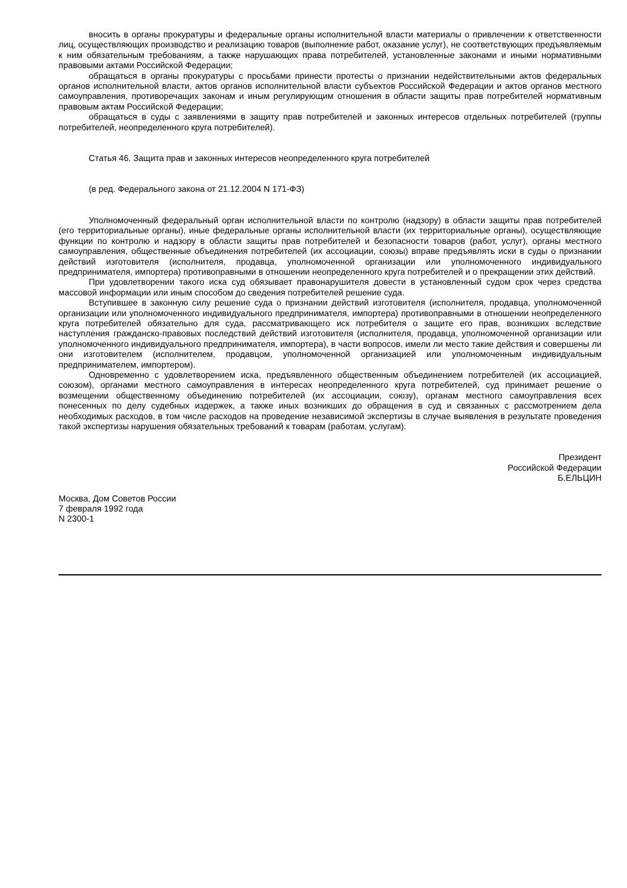вносить в органы прокуратуры и федеральные органы исполнительной власти материалы о привлечении к ответственности лиц, осуществляющих производство и реализацию товаров (выполнение работ, оказание услуг), не соответствующих предъявляемым к ним обязательным требованиям, а также нарушающих права потребителей, установленные законами и иными нормативными правовыми актами Российской Федерации;
обращаться в органы прокуратуры с просьбами принести протесты о признании недействительными актов федеральных органов исполнительной власти, актов органов исполнительной власти субъектов Российской Федерации и актов органов местного самоуправления, противоречащих законам и иным регулирующим отношения в области защиты прав потребителей нормативным правовым актам Российской Федерации;
обращаться в суды с заявлениями в защиту прав потребителей и законных интересов отдельных потребителей (группы потребителей, неопределенного круга потребителей).
Статья 46. Защита прав и законных интересов неопределенного круга потребителей
(в ред. Федерального закона от 21.12.2004 N 171-ФЗ)
Уполномоченный федеральный орган исполнительной власти по контролю (надзору) в области защиты прав потребителей (его территориальные органы), иные федеральные органы исполнительной власти (их территориальные органы), осуществляющие функции по контролю и надзору в области защиты прав потребителей и безопасности товаров (работ, услуг), органы местного самоуправления, общественные объединения потребителей (их ассоциации, союзы) вправе предъявлять иски в суды о признании действий изготовителя (исполнителя, продавца, уполномоченной организации или уполномоченного индивидуального предпринимателя, импортера) противоправными в отношении неопределенного круга потребителей и о прекращении этих действий.
При удовлетворении такого иска суд обязывает правонарушителя довести в установленный судом срок через средства массовой информации или иным способом до сведения потребителей решение суда.
Вступившее в законную силу решение суда о признании действий изготовителя (исполнителя, продавца, уполномоченной организации или уполномоченного индивидуального предпринимателя, импортера) противоправными в отношении неопределенного круга потребителей обязательно для суда, рассматривающего иск потребителя о защите его прав, возникших вследствие наступления гражданско-правовых последствий действий изготовителя (исполнителя, продавца, уполномоченной организации или уполномоченного индивидуального предпринимателя, импортера), в части вопросов, имели ли место такие действия и совершены ли они изготовителем (исполнителем, продавцом, уполномоченной организацией или уполномоченным индивидуальным предпринимателем, импортером).
Одновременно с удовлетворением иска, предъявленного общественным объединением потребителей (их ассоциацией, союзом), органами местного самоуправления в интересах неопределенного круга потребителей, суд принимает решение о возмещении общественному объединению потребителей (их ассоциации, союзу), органам местного самоуправления всех понесенных по делу судебных издержек, а также иных возникших до обращения в суд и связанных с рассмотрением дела необходимых расходов, в том числе расходов на проведение независимой экспертизы в случае выявления в результате проведения такой экспертизы нарушения обязательных требований к товарам (работам, услугам).
Президент
Российской Федерации
Б.ЕЛЬЦИН
Москва, Дом Советов России
7 февраля 1992 года
N 2300-1